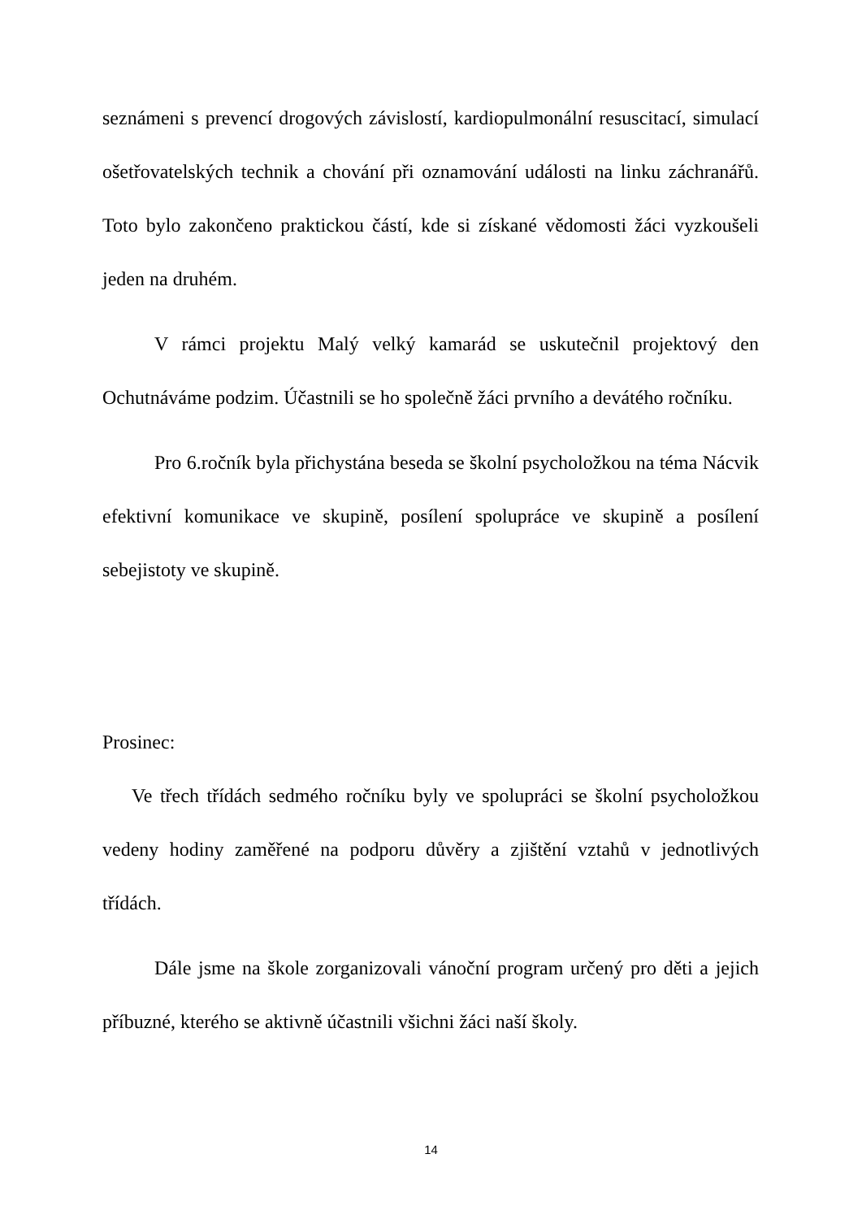seznámeni s prevencí drogových závislostí, kardiopulmonální resuscitací, simulací ošetřovatelských technik a chování při oznamování události na linku záchranářů. Toto bylo zakončeno praktickou částí, kde si získané vědomosti žáci vyzkoušeli jeden na druhém.
V rámci projektu Malý velký kamarád se uskutečnil projektový den Ochutnáváme podzim. Účastnili se ho společně žáci prvního a devátého ročníku.
Pro 6.ročník byla přichystána beseda se školní psycholožkou na téma Nácvik efektivní komunikace ve skupině, posílení spolupráce ve skupině a posílení sebejistoty ve skupině.
Prosinec:
Ve třech třídách sedmého ročníku byly ve spolupráci se školní psycholožkou vedeny hodiny zaměřené na podporu důvěry a zjištění vztahů v jednotlivých třídách.
Dále jsme na škole zorganizovali vánoční program určený pro děti a jejich příbuzné, kterého se aktivně účastnili všichni žáci naší školy.
14